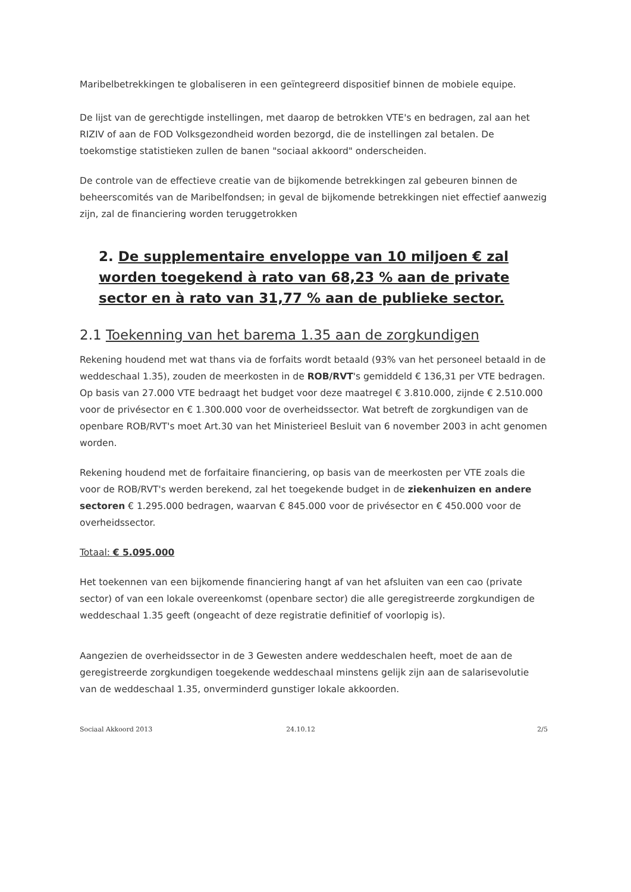Maribelbetrekkingen te globaliseren in een geïntegreerd dispositief binnen de mobiele equipe.
De lijst van de gerechtigde instellingen, met daarop de betrokken VTE's en bedragen, zal aan het RIZIV of aan de FOD Volksgezondheid worden bezorgd, die de instellingen zal betalen. De toekomstige statistieken zullen de banen "sociaal akkoord" onderscheiden.
De controle van de effectieve creatie van de bijkomende betrekkingen zal gebeuren binnen de beheerscomités van de Maribelfondsen; in geval de bijkomende betrekkingen niet effectief aanwezig zijn, zal de financiering worden teruggetrokken
2. De supplementaire enveloppe van 10 miljoen € zal worden toegekend à rato van 68,23 % aan de private sector en à rato van 31,77 % aan de publieke sector.
2.1 Toekenning van het barema 1.35 aan de zorgkundigen
Rekening houdend met wat thans via de forfaits wordt betaald (93% van het personeel betaald in de weddeschaal 1.35), zouden de meerkosten in de ROB/RVT's gemiddeld € 136,31 per VTE bedragen.
Op basis van 27.000 VTE bedraagt het budget voor deze maatregel € 3.810.000, zijnde € 2.510.000 voor de privésector en € 1.300.000 voor de overheidssector. Wat betreft de zorgkundigen van de openbare ROB/RVT's moet Art.30 van het Ministerieel Besluit van 6 november 2003 in acht genomen worden.
Rekening houdend met de forfaitaire financiering, op basis van de meerkosten per VTE zoals die voor de ROB/RVT's werden berekend, zal het toegekende budget in de ziekenhuizen en andere sectoren € 1.295.000 bedragen, waarvan € 845.000 voor de privésector en € 450.000 voor de overheidssector.
Totaal: € 5.095.000
Het toekennen van een bijkomende financiering hangt af van het afsluiten van een cao (private sector) of van een lokale overeenkomst (openbare sector) die alle geregistreerde zorgkundigen de weddeschaal 1.35 geeft (ongeacht of deze registratie definitief of voorlopig is).
Aangezien de overheidssector in de 3 Gewesten andere weddeschalen heeft, moet de aan de geregistreerde zorgkundigen toegekende weddeschaal minstens gelijk zijn aan de salarisevolutie van de weddeschaal 1.35, onverminderd gunstiger lokale akkoorden.
Sociaal Akkoord 2013 24.10.12 2/5